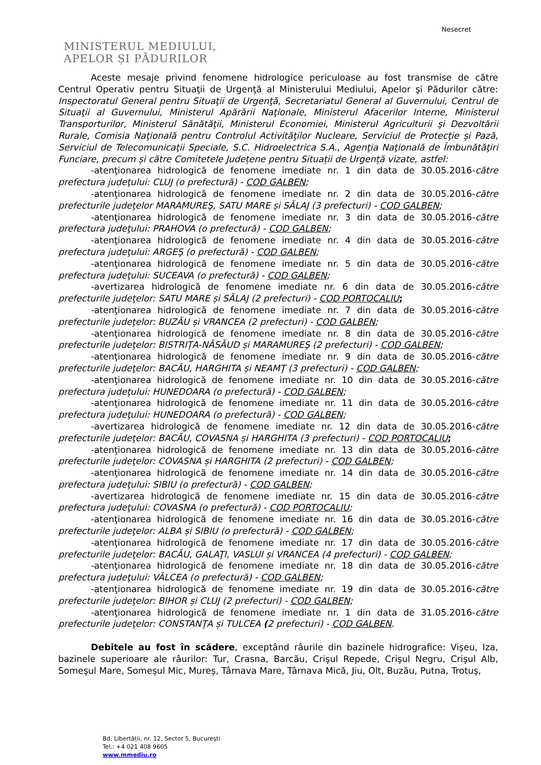Nesecret
MINISTERUL MEDIULUI,
APELOR ȘI PĂDURILOR
Aceste mesaje privind fenomene hidrologice periculoase au fost transmise de către Centrul Operativ pentru Situaţii de Urgenţă al Ministerului Mediului, Apelor şi Pădurilor către: Inspectoratul General pentru Situaţii de Urgenţă, Secretariatul General al Guvernului, Centrul de Situaţii al Guvernului, Ministerul Apărării Naţionale, Ministerul Afacerilor Interne, Ministerul Transporturilor, Ministerul Sănătăţii, Ministerul Economiei, Ministerul Agriculturii şi Dezvoltării Rurale, Comisia Naţională pentru Controlul Activităţilor Nucleare, Serviciul de Protecţie şi Pază, Serviciul de Telecomunicaţii Speciale, S.C. Hidroelectrica S.A., Agenţia Naţională de Îmbunătăţiri Funciare, precum și către Comitetele Județene pentru Situații de Urgență vizate, astfel:
-atenţionarea hidrologică de fenomene imediate nr. 1 din data de 30.05.2016-către prefectura judeţului: CLUJ (o prefectură) - COD GALBEN;
-atenţionarea hidrologică de fenomene imediate nr. 2 din data de 30.05.2016-către prefecturile judeţelor MARAMUREŞ, SATU MARE și SĂLAJ (3 prefecturi) - COD GALBEN;
-atenţionarea hidrologică de fenomene imediate nr. 3 din data de 30.05.2016-către prefectura judeţului: PRAHOVA (o prefectură) - COD GALBEN;
-atenţionarea hidrologică de fenomene imediate nr. 4 din data de 30.05.2016-către prefectura judeţului: ARGEŞ (o prefectură) - COD GALBEN;
-atenţionarea hidrologică de fenomene imediate nr. 5 din data de 30.05.2016-către prefectura judeţului: SUCEAVA (o prefectură) - COD GALBEN;
-avertizarea hidrologică de fenomene imediate nr. 6 din data de 30.05.2016-către prefecturile judeţelor: SATU MARE și SĂLAJ (2 prefecturi) - COD PORTOCALIU;
-atenţionarea hidrologică de fenomene imediate nr. 7 din data de 30.05.2016-către prefecturile judeţelor: BUZĂU și VRANCEA (2 prefecturi) - COD GALBEN;
-atenţionarea hidrologică de fenomene imediate nr. 8 din data de 30.05.2016-către prefecturile judeţelor: BISTRIŢA-NĂSĂUD și MARAMUREŞ (2 prefecturi) - COD GALBEN;
-atenţionarea hidrologică de fenomene imediate nr. 9 din data de 30.05.2016-către prefecturile judeţelor: BACĂU, HARGHITA și NEAMŢ (3 prefecturi) - COD GALBEN;
-atenţionarea hidrologică de fenomene imediate nr. 10 din data de 30.05.2016-către prefectura judeţului: HUNEDOARA (o prefectură) - COD GALBEN;
-atenţionarea hidrologică de fenomene imediate nr. 11 din data de 30.05.2016-către prefectura judeţului: HUNEDOARA (o prefectură) - COD GALBEN;
-avertizarea hidrologică de fenomene imediate nr. 12 din data de 30.05.2016-către prefecturile judeţelor: BACĂU, COVASNA și HARGHITA (3 prefecturi) - COD PORTOCALIU;
-atenţionarea hidrologică de fenomene imediate nr. 13 din data de 30.05.2016-către prefecturile judeţelor: COVASNA și HARGHITA (2 prefecturi) - COD GALBEN;
-atenţionarea hidrologică de fenomene imediate nr. 14 din data de 30.05.2016-către prefectura judeţului: SIBIU (o prefectură) - COD GALBEN;
-avertizarea hidrologică de fenomene imediate nr. 15 din data de 30.05.2016-către prefectura judeţului: COVASNA (o prefectură) - COD PORTOCALIU;
-atenţionarea hidrologică de fenomene imediate nr. 16 din data de 30.05.2016-către prefecturile judeţelor: ALBA și SIBIU (o prefectură) - COD GALBEN;
-atenţionarea hidrologică de fenomene imediate nr. 17 din data de 30.05.2016-către prefecturile judeţelor: BACĂU, GALAŢI, VASLUI și VRANCEA (4 prefecturi) - COD GALBEN;
-atenţionarea hidrologică de fenomene imediate nr. 18 din data de 30.05.2016-către prefectura judeţului: VÂLCEA (o prefectură) - COD GALBEN;
-atenţionarea hidrologică de fenomene imediate nr. 19 din data de 30.05.2016-către prefecturile judeţelor: BIHOR și CLUJ (2 prefecturi) - COD GALBEN;
-atenţionarea hidrologică de fenomene imediate nr. 1 din data de 31.05.2016-către prefecturile judeţelor: CONSTANŢA și TULCEA (2 prefecturi) - COD GALBEN.
Debitele au fost în scădere, exceptând râurile din bazinele hidrografice: Vişeu, Iza, bazinele superioare ale râurilor: Tur, Crasna, Barcău, Crişul Repede, Crişul Negru, Crişul Alb, Someşul Mare, Someşul Mic, Mureş, Târnava Mare, Târnava Mică, Jiu, Olt, Buzău, Putna, Trotuş,
Bd. Libertății, nr. 12, Sector 5, București
Tel.: +4 021 408 9605
www.mmediu.ro